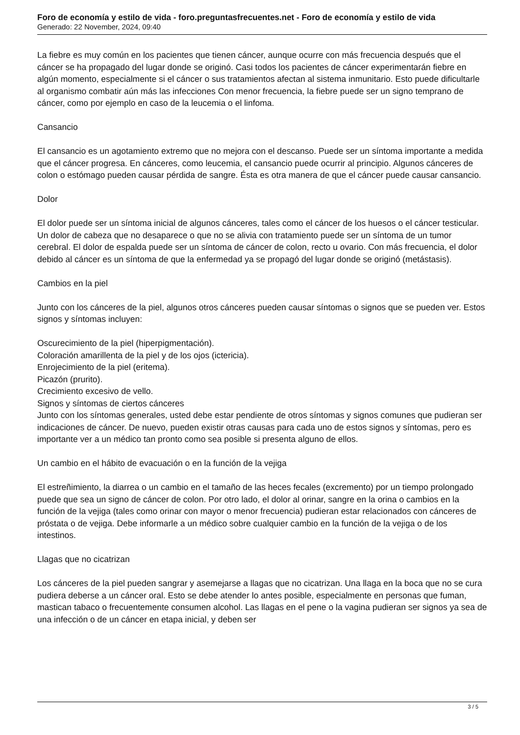Foro de economía y estilo de vida - foro.preguntasfrecuentes.net - Foro de economía y estilo de vida
Generado: 22 November, 2024, 09:40
La fiebre es muy común en los pacientes que tienen cáncer, aunque ocurre con más frecuencia después que el cáncer se ha propagado del lugar donde se originó. Casi todos los pacientes de cáncer experimentarán fiebre en algún momento, especialmente si el cáncer o sus tratamientos afectan al sistema inmunitario. Esto puede dificultarle al organismo combatir aún más las infecciones Con menor frecuencia, la fiebre puede ser un signo temprano de cáncer, como por ejemplo en caso de la leucemia o el linfoma.
Cansancio
El cansancio es un agotamiento extremo que no mejora con el descanso. Puede ser un síntoma importante a medida que el cáncer progresa. En cánceres, como leucemia, el cansancio puede ocurrir al principio. Algunos cánceres de colon o estómago pueden causar pérdida de sangre. Ésta es otra manera de que el cáncer puede causar cansancio.
Dolor
El dolor puede ser un síntoma inicial de algunos cánceres, tales como el cáncer de los huesos o el cáncer testicular. Un dolor de cabeza que no desaparece o que no se alivia con tratamiento puede ser un síntoma de un tumor cerebral. El dolor de espalda puede ser un síntoma de cáncer de colon, recto u ovario. Con más frecuencia, el dolor debido al cáncer es un síntoma de que la enfermedad ya se propagó del lugar donde se originó (metástasis).
Cambios en la piel
Junto con los cánceres de la piel, algunos otros cánceres pueden causar síntomas o signos que se pueden ver. Estos signos y síntomas incluyen:
Oscurecimiento de la piel (hiperpigmentación).
Coloración amarillenta de la piel y de los ojos (ictericia).
Enrojecimiento de la piel (eritema).
Picazón (prurito).
Crecimiento excesivo de vello.
Signos y síntomas de ciertos cánceres
Junto con los síntomas generales, usted debe estar pendiente de otros síntomas y signos comunes que pudieran ser indicaciones de cáncer. De nuevo, pueden existir otras causas para cada uno de estos signos y síntomas, pero es importante ver a un médico tan pronto como sea posible si presenta alguno de ellos.
Un cambio en el hábito de evacuación o en la función de la vejiga
El estreñimiento, la diarrea o un cambio en el tamaño de las heces fecales (excremento) por un tiempo prolongado puede que sea un signo de cáncer de colon. Por otro lado, el dolor al orinar, sangre en la orina o cambios en la función de la vejiga (tales como orinar con mayor o menor frecuencia) pudieran estar relacionados con cánceres de próstata o de vejiga. Debe informarle a un médico sobre cualquier cambio en la función de la vejiga o de los intestinos.
Llagas que no cicatrizan
Los cánceres de la piel pueden sangrar y asemejarse a llagas que no cicatrizan. Una llaga en la boca que no se cura pudiera deberse a un cáncer oral. Esto se debe atender lo antes posible, especialmente en personas que fuman, mastican tabaco o frecuentemente consumen alcohol. Las llagas en el pene o la vagina pudieran ser signos ya sea de una infección o de un cáncer en etapa inicial, y deben ser
3 / 5